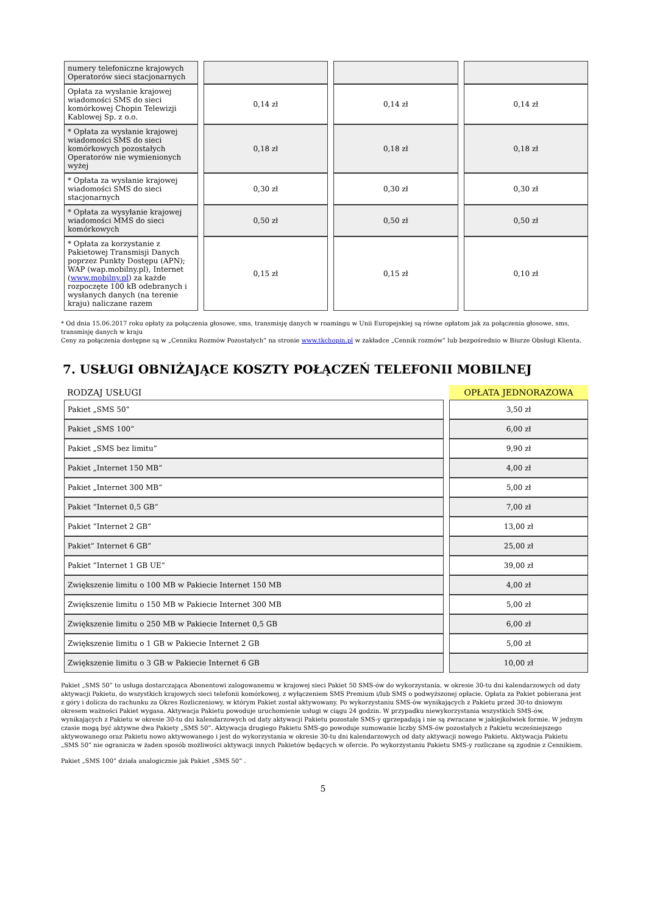| numery telefoniczne krajowych Operatorów sieci stacjonarnych | | | |
| Opłata za wysłanie krajowej wiadomości SMS do sieci komórkowej Chopin Telewizji Kablowej Sp. z o.o. | 0,14 zł | 0,14 zł | 0,14 zł |
| * Opłata za wysłanie krajowej wiadomości SMS do sieci komórkowych pozostałych Operatorów nie wymienionych wyżej | 0,18 zł | 0,18 zł | 0,18 zł |
| * Opłata za wysłanie krajowej wiadomości SMS do sieci stacjonarnych | 0,30 zł | 0,30 zł | 0,30 zł |
| * Opłata za wysyłanie krajowej wiadomości MMS do sieci komórkowych | 0,50 zł | 0,50 zł | 0,50 zł |
| * Opłata za korzystanie z Pakietowej Transmisji Danych poprzez Punkty Dostępu (APN); WAP (wap.mobilny.pl), Internet ( www.mobilny.pl ) za każde rozpoczęte 100 kB odebranych i wysłanych danych (na terenie kraju) naliczane razem | 0,15 zł | 0,15 zł | 0,10 zł |
* Od dnia 15.06.2017 roku opłaty za połączenia głosowe, sms, transmisję danych w roamingu w Unii Europejskiej są równe opłatom jak za połączenia głosowe, sms, transmisję danych w kraju
Ceny za połączenia dostępne są w „Cenniku Rozmów Pozostałych” na stronie www.tkchopin.pl w zakładce „Cennik rozmów” lub bezpośrednio w Biurze Obsługi Klienta.
7. USŁUGI OBNIŻAJĄCE KOSZTY POŁĄCZEŃ TELEFONII MOBILNEJ
| RODZAJ USŁUGI | OPŁATA JEDNORAZOWA |
| --- | --- |
| Pakiet „SMS 50” | 3,50 zł |
| Pakiet „SMS 100” | 6,00 zł |
| Pakiet „SMS bez limitu” | 9,90 zł |
| Pakiet „Internet 150 MB” | 4,00 zł |
| Pakiet „Internet 300 MB” | 5,00 zł |
| Pakiet ”Internet 0,5 GB” | 7,00 zł |
| Pakiet ”Internet 2 GB” | 13,00 zł |
| Pakiet” Internet 6 GB” | 25,00 zł |
| Pakiet ”Internet 1 GB UE” | 39,00 zł |
| Zwiększenie limitu o 100 MB w Pakiecie Internet 150 MB | 4,00 zł |
| Zwiększenie limitu o 150 MB w Pakiecie Internet 300 MB | 5,00 zł |
| Zwiększenie limitu o 250 MB w Pakiecie Internet 0,5 GB | 6,00 zł |
| Zwiększenie limitu o 1 GB w Pakiecie Internet 2 GB | 5,00 zł |
| Zwiększenie limitu o 3 GB w Pakiecie Internet 6 GB | 10,00 zł |
Pakiet „SMS 50” to usługa dostarczająca Abonentowi zalogowanemu w krajowej sieci Pakiet 50 SMS-ów do wykorzystania, w okresie 30-tu dni kalendarzowych od daty aktywacji Pakietu, do wszystkich krajowych sieci telefonii komórkowej, z wyłączeniem SMS Premium i/lub SMS o podwyższonej opłacie. Opłata za Pakiet pobierana jest z góry i dolicza do rachunku za Okres Rozliczeniowy, w którym Pakiet został aktywowany. Po wykorzystaniu SMS-ów wynikających z Pakietu przed 30-to dniowym okresem ważności Pakiet wygasa. Aktywacja Pakietu powoduje uruchomienie usługi w ciągu 24 godzin. W przypadku niewykorzystania wszystkich SMS-ów, wynikających z Pakietu w okresie 30-tu dni kalendarzowych od daty aktywacji Pakietu pozostałe SMS-y qprzepadają i nie są zwracane w jakiejkolwiek formie. W jednym czasie mogą być aktywne dwa Pakiety „SMS 50”. Aktywacja drugiego Pakietu SMS-go powoduje sumowanie liczby SMS-ów pozostałych z Pakietu wcześniejszego aktywowanego oraz Pakietu nowo aktywowanego i jest do wykorzystania w okresie 30-tu dni kalendarzowych od daty aktywacji nowego Pakietu. Aktywacja Pakietu „SMS 50” nie ogranicza w żaden sposób możliwości aktywacji innych Pakietów będących w ofercie. Po wykorzystaniu Pakietu SMS-y rozliczane są zgodnie z Cennikiem.
Pakiet „SMS 100” działa analogicznie jak Pakiet „SMS 50” .
5